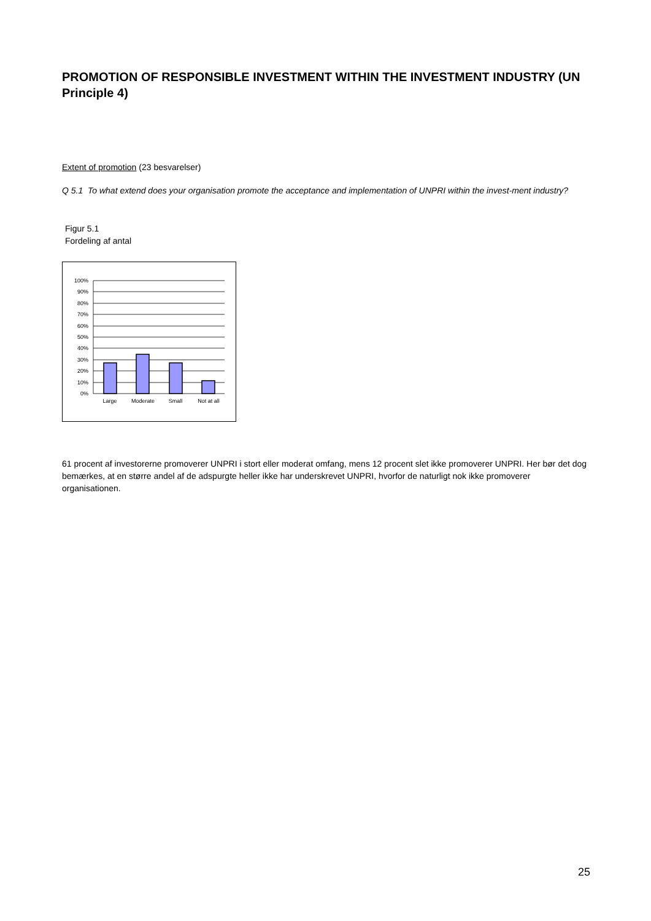PROMOTION OF RESPONSIBLE INVESTMENT WITHIN THE INVESTMENT INDUSTRY (UN Principle 4)
Extent of promotion (23 besvarelser)
Q 5.1 To what extend does your organisation promote the acceptance and implementation of UNPRI within the invest-ment industry?
Figur 5.1
Fordeling af antal
100%
90%
80%
70%
60%
50%
40%
30%
20%
10%
0%
Large
Moderate
Small
Not at all
61 procent af investorerne promoverer UNPRI i stort eller moderat omfang, mens 12 procent slet ikke promoverer UNPRI. Her bør det dog bemærkes, at en større andel af de adspurgte heller ikke har underskrevet UNPRI, hvorfor de naturligt nok ikke promoverer organisationen.
25